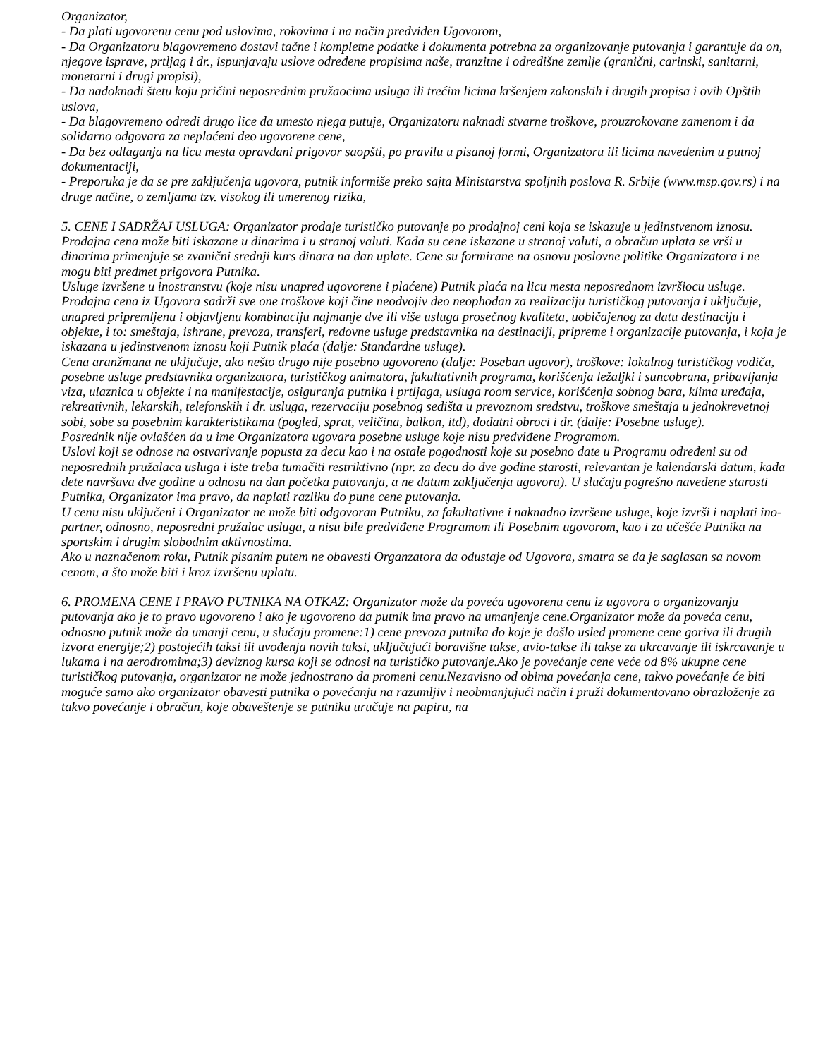Organizator,
- Da plati ugovorenu cenu pod uslovima, rokovima i na način predviđen Ugovorom,
- Da Organizatoru blagovremeno dostavi tačne i kompletne podatke i dokumenta potrebna za organizovanje putovanja i garantuje da on, njegove isprave, prtljag i dr., ispunjavaju uslove određene propisima naše, tranzitne i odredišne zemlje (granični, carinski, sanitarni, monetarni i drugi propisi),
- Da nadoknadi štetu koju pričini neposrednim pružaocima usluga ili trećim licima kršenjem zakonskih i drugih propisa i ovih Opštih uslova,
- Da blagovremeno odredi drugo lice da umesto njega putuje, Organizatoru naknadi stvarne troškove, prouzrokovane zamenom i da solidarno odgovara za neplaćeni deo ugovorene cene,
- Da bez odlaganja na licu mesta opravdani prigovor saopšti, po pravilu u pisanoj formi, Organizatoru ili licima navedenim u putnoj dokumentaciji,
- Preporuka je da se pre zaključenja ugovora, putnik informiše preko sajta Ministarstva spoljnih poslova R. Srbije (www.msp.gov.rs) i na druge načine, o zemljama tzv. visokog ili umerenog rizika,
5. CENE I SADRŽAJ USLUGA: Organizator prodaje turističko putovanje po prodajnoj ceni koja se iskazuje u jedinstvenom iznosu. Prodajna cena može biti iskazane u dinarima i u stranoj valuti. Kada su cene iskazane u stranoj valuti, a obračun uplata se vrši u dinarima primenjuje se zvanični srednji kurs dinara na dan uplate. Cene su formirane na osnovu poslovne politike Organizatora i ne mogu biti predmet prigovora Putnika.
Usluge izvršene u inostranstvu (koje nisu unapred ugovorene i plaćene) Putnik plaća na licu mesta neposrednom izvršiocu usluge.
Prodajna cena iz Ugovora sadrži sve one troškove koji čine neodvojiv deo neophodan za realizaciju turističkog putovanja i uključuje, unapred pripremljenu i objavljenu kombinaciju najmanje dve ili više usluga prosečnog kvaliteta, uobičajenog za datu destinaciju i objekte, i to: smeštaja, ishrane, prevoza, transferi, redovne usluge predstavnika na destinaciji, pripreme i organizacije putovanja, i koja je iskazana u jedinstvenom iznosu koji Putnik plaća (dalje: Standardne usluge).
Cena aranžmana ne uključuje, ako nešto drugo nije posebno ugovoreno (dalje: Poseban ugovor), troškove: lokalnog turističkog vodiča, posebne usluge predstavnika organizatora, turističkog animatora, fakultativnih programa, korišćenja ležaljki i suncobrana, pribavljanja viza, ulaznica u objekte i na manifestacije, osiguranja putnika i prtljaga, usluga room service, korišćenja sobnog bara, klima uređaja, rekreativnih, lekarskih, telefonskih i dr. usluga, rezervaciju posebnog sedišta u prevoznom sredstvu, troškove smeštaja u jednokrevetnoj sobi, sobe sa posebnim karakteristikama (pogled, sprat, veličina, balkon, itd), dodatni obroci i dr. (dalje: Posebne usluge).
Posrednik nije ovlašćen da u ime Organizatora ugovara posebne usluge koje nisu predviđene Programom.
Uslovi koji se odnose na ostvarivanje popusta za decu kao i na ostale pogodnosti koje su posebno date u Programu određeni su od neposrednih pružalaca usluga i iste treba tumačiti restriktivno (npr. za decu do dve godine starosti, relevantan je kalendarski datum, kada dete navršava dve godine u odnosu na dan početka putovanja, a ne datum zaključenja ugovora). U slučaju pogrešno navedene starosti Putnika, Organizator ima pravo, da naplati razliku do pune cene putovanja.
U cenu nisu uključeni i Organizator ne može biti odgovoran Putniku, za fakultativne i naknadno izvršene usluge, koje izvrši i naplati ino-partner, odnosno, neposredni pružalac usluga, a nisu bile predviđene Programom ili Posebnim ugovorom, kao i za učešće Putnika na sportskim i drugim slobodnim aktivnostima.
Ako u naznačenom roku, Putnik pisanim putem ne obavesti Organzatora da odustaje od Ugovora, smatra se da je saglasan sa novom cenom, a što može biti i kroz izvršenu uplatu.
6. PROMENA CENE I PRAVO PUTNIKA NA OTKAZ: Organizator može da poveća ugovorenu cenu iz ugovora o organizovanju putovanja ako je to pravo ugovoreno i ako je ugovoreno da putnik ima pravo na umanjenje cene.Organizator može da poveća cenu, odnosno putnik može da umanji cenu, u slučaju promene:1) cene prevoza putnika do koje je došlo usled promene cene goriva ili drugih izvora energije;2) postojećih taksi ili uvođenja novih taksi, uključujući boravišne takse, avio-takse ili takse za ukrcavanje ili iskrcavanje u lukama i na aerodromima;3) deviznog kursa koji se odnosi na turističko putovanje.Ako je povećanje cene veće od 8% ukupne cene turističkog putovanja, organizator ne može jednostrano da promeni cenu.Nezavisno od obima povećanja cene, takvo povećanje će biti moguće samo ako organizator obavesti putnika o povećanju na razumljiv i neobmanjujući način i pruži dokumentovano obrazloženje za takvo povećanje i obračun, koje obaveštenje se putniku uručuje na papiru, na